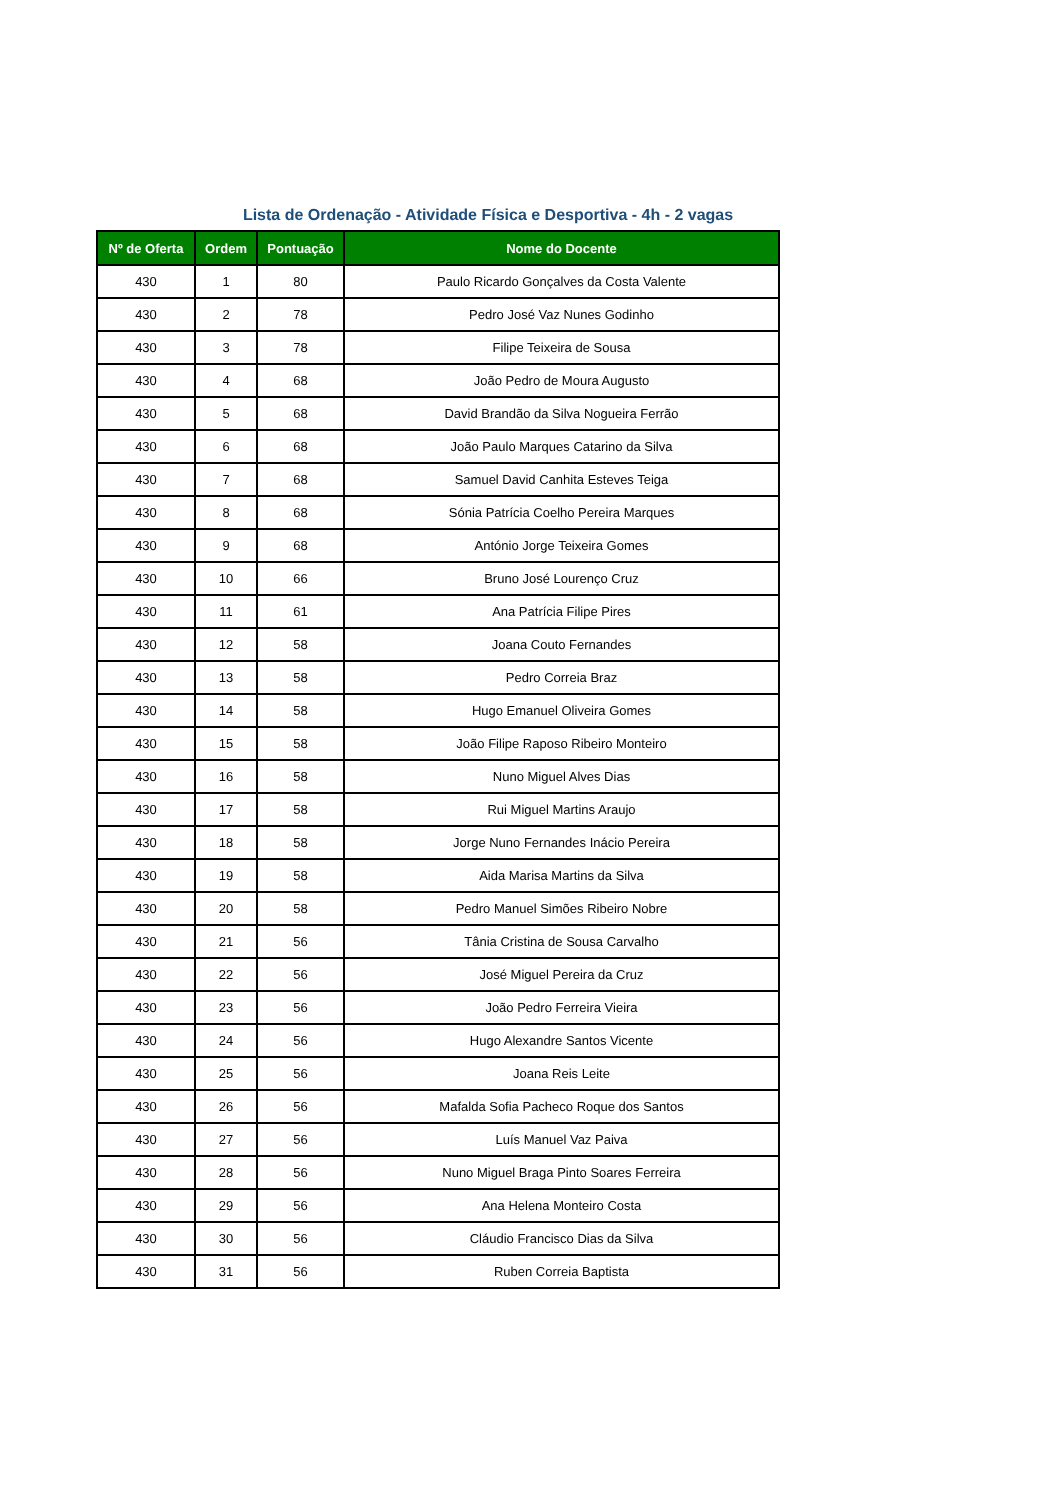Lista de Ordenação - Atividade Física e Desportiva - 4h - 2 vagas
| Nº de Oferta | Ordem | Pontuação | Nome do Docente |
| --- | --- | --- | --- |
| 430 | 1 | 80 | Paulo Ricardo Gonçalves da Costa Valente |
| 430 | 2 | 78 | Pedro José Vaz Nunes Godinho |
| 430 | 3 | 78 | Filipe Teixeira de Sousa |
| 430 | 4 | 68 | João Pedro de Moura Augusto |
| 430 | 5 | 68 | David Brandão da Silva Nogueira Ferrão |
| 430 | 6 | 68 | João Paulo Marques Catarino da Silva |
| 430 | 7 | 68 | Samuel David Canhita Esteves Teiga |
| 430 | 8 | 68 | Sónia Patrícia Coelho Pereira Marques |
| 430 | 9 | 68 | António Jorge Teixeira Gomes |
| 430 | 10 | 66 | Bruno José Lourenço Cruz |
| 430 | 11 | 61 | Ana Patrícia Filipe Pires |
| 430 | 12 | 58 | Joana Couto Fernandes |
| 430 | 13 | 58 | Pedro Correia Braz |
| 430 | 14 | 58 | Hugo Emanuel Oliveira Gomes |
| 430 | 15 | 58 | João Filipe Raposo Ribeiro Monteiro |
| 430 | 16 | 58 | Nuno Miguel Alves Dias |
| 430 | 17 | 58 | Rui Miguel Martins Araujo |
| 430 | 18 | 58 | Jorge Nuno Fernandes Inácio Pereira |
| 430 | 19 | 58 | Aida Marisa Martins da Silva |
| 430 | 20 | 58 | Pedro Manuel Simões Ribeiro Nobre |
| 430 | 21 | 56 | Tânia Cristina de Sousa Carvalho |
| 430 | 22 | 56 | José Miguel Pereira da Cruz |
| 430 | 23 | 56 | João Pedro Ferreira Vieira |
| 430 | 24 | 56 | Hugo Alexandre Santos Vicente |
| 430 | 25 | 56 | Joana Reis Leite |
| 430 | 26 | 56 | Mafalda Sofia Pacheco Roque dos Santos |
| 430 | 27 | 56 | Luís Manuel Vaz Paiva |
| 430 | 28 | 56 | Nuno Miguel Braga Pinto Soares Ferreira |
| 430 | 29 | 56 | Ana Helena Monteiro Costa |
| 430 | 30 | 56 | Cláudio Francisco Dias da Silva |
| 430 | 31 | 56 | Ruben Correia Baptista |